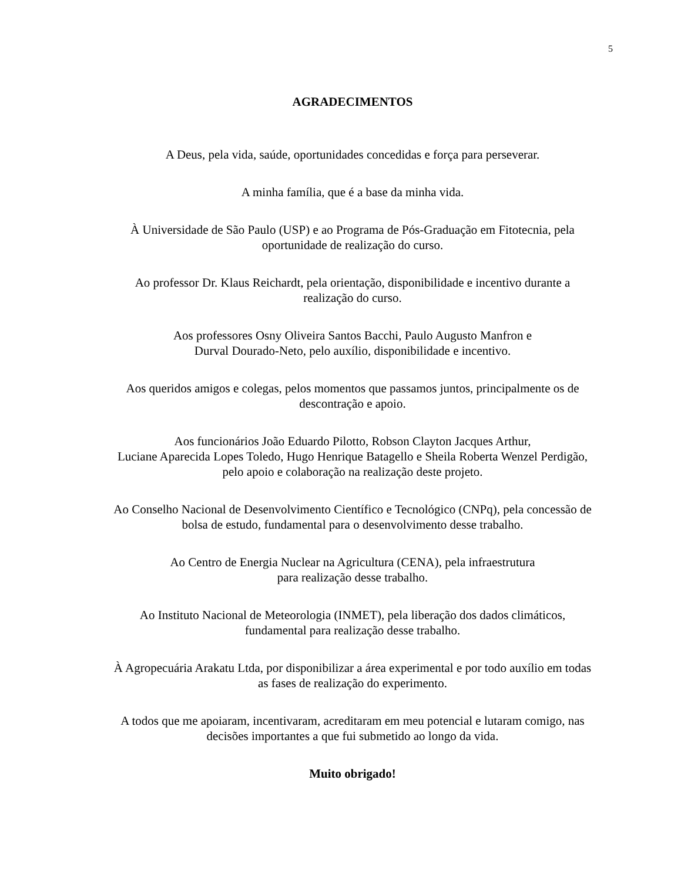5
AGRADECIMENTOS
A Deus, pela vida, saúde, oportunidades concedidas e força para perseverar.
A minha família, que é a base da minha vida.
À Universidade de São Paulo (USP) e ao Programa de Pós-Graduação em Fitotecnia, pela
oportunidade de realização do curso.
Ao professor Dr. Klaus Reichardt, pela orientação, disponibilidade e incentivo durante a
realização do curso.
Aos professores Osny Oliveira Santos Bacchi, Paulo Augusto Manfron e
Durval Dourado-Neto, pelo auxílio, disponibilidade e incentivo.
Aos queridos amigos e colegas, pelos momentos que passamos juntos, principalmente os de
descontração e apoio.
Aos funcionários João Eduardo Pilotto, Robson Clayton Jacques Arthur,
Luciane Aparecida Lopes Toledo, Hugo Henrique Batagello e Sheila Roberta Wenzel Perdigão,
pelo apoio e colaboração na realização deste projeto.
Ao Conselho Nacional de Desenvolvimento Científico e Tecnológico (CNPq), pela concessão de
bolsa de estudo, fundamental para o desenvolvimento desse trabalho.
Ao Centro de Energia Nuclear na Agricultura (CENA), pela infraestrutura
para realização desse trabalho.
Ao Instituto Nacional de Meteorologia (INMET), pela liberação dos dados climáticos,
fundamental para realização desse trabalho.
À Agropecuária Arakatu Ltda, por disponibilizar a área experimental e por todo auxílio em todas
as fases de realização do experimento.
A todos que me apoiaram, incentivaram, acreditaram em meu potencial e lutaram comigo, nas
decisões importantes a que fui submetido ao longo da vida.
Muito obrigado!